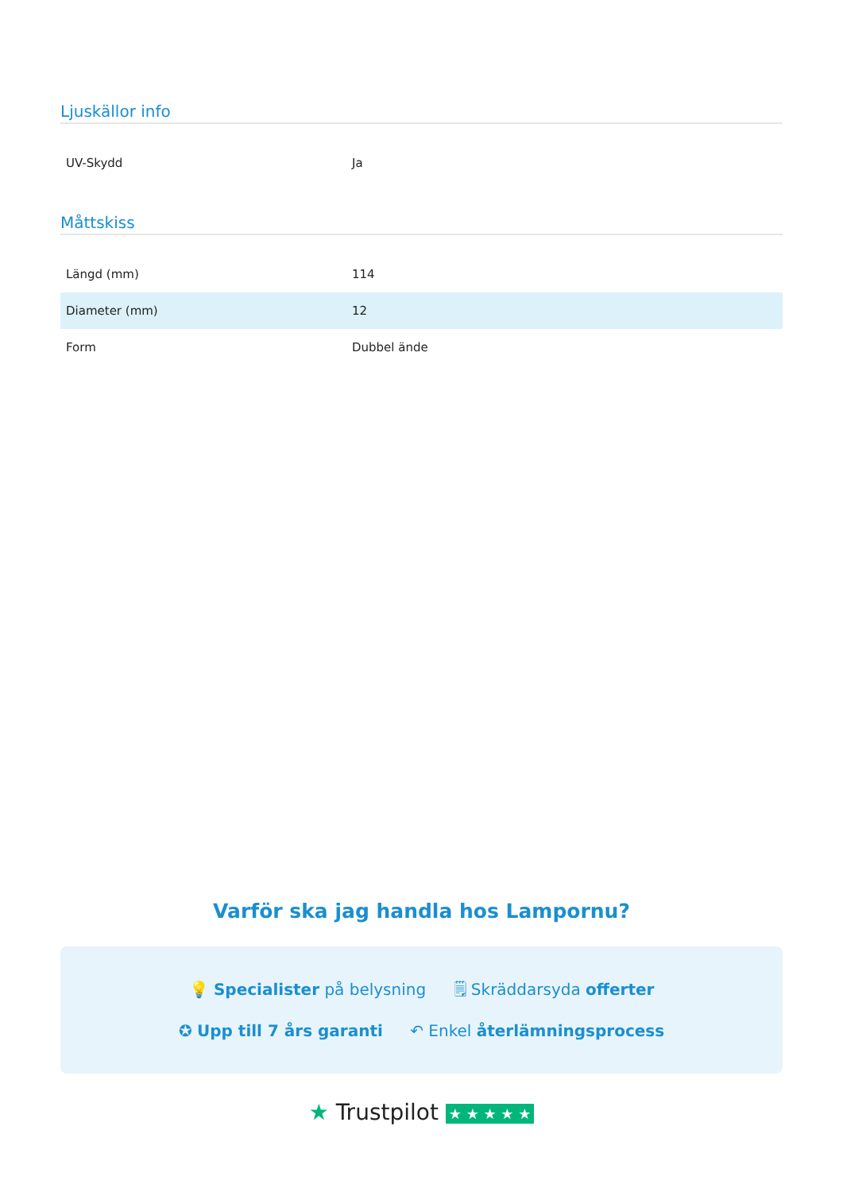Ljuskällor info
| UV-Skydd | Ja |
Måttskiss
| Längd (mm) | 114 |
| Diameter (mm) | 12 |
| Form | Dubbel ände |
Varför ska jag handla hos Lampornu?
💡 Specialister på belysning 🗒 Skräddarsyda offerter
✪ Upp till 7 års garanti ↶ Enkel återlämningsprocess
★ Trustpilot ★ ★ ★ ★ ★